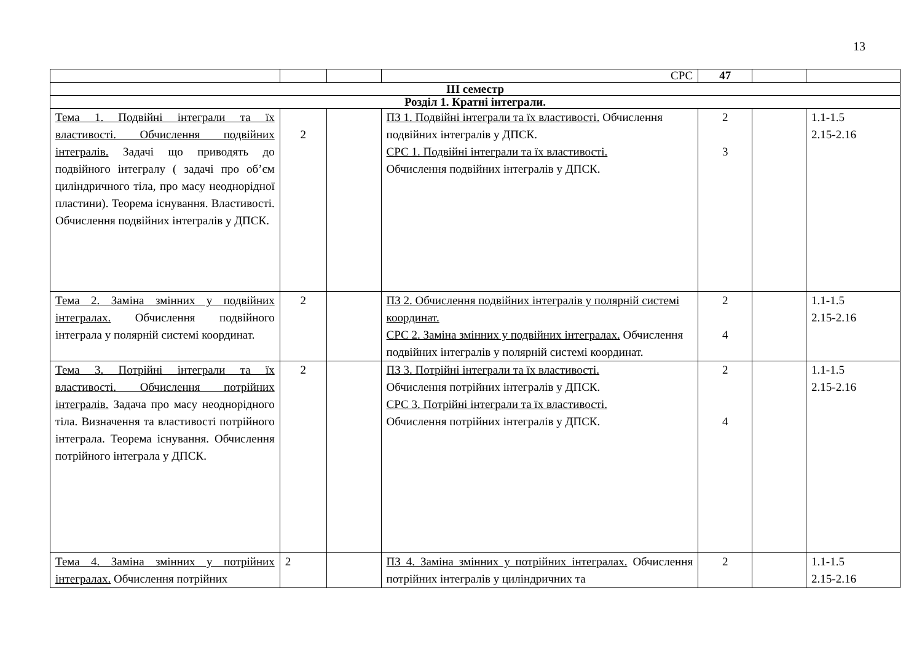13
| | | | СРС | 47 | | |
| III семестр | | | | | | |
| Розділ 1. Кратні інтеграли. | | | | | | |
| Тема 1. Подвійні інтеграли та їх властивості. Обчислення подвійних інтегралів. Задачі що приводять до подвійного інтегралу ( задачі про об’єм циліндричного тіла, про масу неоднорідної пластини). Теорема існування. Властивості. Обчислення подвійних інтегралів у ДПСК. | 2 | | ПЗ 1. Подвійні інтеграли та їх властивості. Обчислення подвійних інтегралів у ДПСК. СРС 1. Подвійні інтеграли та їх властивості. Обчислення подвійних інтегралів у ДПСК. | 2 3 | | 1.1-1.5 2.15-2.16 |
| Тема 2. Заміна змінних у подвійних інтегралах. Обчислення подвійного інтеграла у полярній системі координат. | 2 | | ПЗ 2. Обчислення подвійних інтегралів у полярній системі координат. СРС 2. Заміна змінних у подвійних інтегралах. Обчислення подвійних інтегралів у полярній системі координат. | 2 4 | | 1.1-1.5 2.15-2.16 |
| Тема 3. Потрійні інтеграли та їх властивості. Обчислення потрійних інтегралів. Задача про масу неоднорідного тіла. Визначення та властивості потрійного інтеграла. Теорема існування. Обчислення потрійного інтеграла у ДПСК. | 2 | | ПЗ 3. Потрійні інтеграли та їх властивості. Обчислення потрійних інтегралів у ДПСК. СРС 3. Потрійні інтеграли та їх властивості. Обчислення потрійних інтегралів у ДПСК. | 2 4 | | 1.1-1.5 2.15-2.16 |
| Тема 4. Заміна змінних у потрійних інтегралах. Обчислення потрійних | 2 | | ПЗ 4. Заміна змінних у потрійних інтегралах. Обчислення потрійних інтегралів у циліндричних та | 2 | | 1.1-1.5 2.15-2.16 |